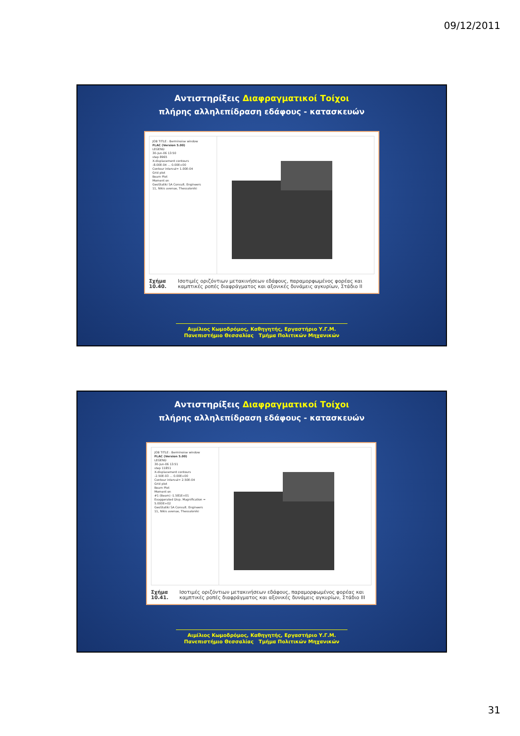09/12/2011
Αντιστηρίξεις Διαφραγματικοί Τοίχοι
πλήρης αλληλεπίδραση εδάφους - κατασκευών
JOB TITLE : Berminoise window
FLAC (Version 5.00)
LEGEND
30-Jun-06 13:50
step 8965
X-displacement contours
-8.00E-04 … 0.00E+00
Contour interval= 1.00E-04
Grid plot
Beam Plot
Moment on
GeoStatiki SA Consult. Engineers
11, Nikis avenue, Thessaloniki
Σχήμα 10.40. Ισοτιμές οριζόντιων μετακινήσεων εδάφους, παραμορφωμένος φορέας και καμπτικές ροπές διαφράγματος και αξονικές δυνάμεις αγκυρίων, Στάδιο II
Αιμίλιος Κωμοδρόμος, Καθηγητής, Εργαστήριο Υ.Γ.Μ.
Πανεπιστήμιο Θεσσαλίας Τμήμα Πολιτικών Μηχανικών
Αντιστηρίξεις Διαφραγματικοί Τοίχοι
πλήρης αλληλεπίδραση εδάφους - κατασκευών
JOB TITLE : Berminoise window
FLAC (Version 5.00)
LEGEND
30-Jun-06 13:51
step 11851
X-displacement contours
-2.50E-03 … 0.00E+00
Contour interval= 2.50E-04
Grid plot
Beam Plot
Moment on
#1 (Beam) -1.581E+01
Exaggerated Disp. Magnification = 5.000E+02
GeoStatiki SA Consult. Engineers
11, Nikis avenue, Thessaloniki
Σχήμα 10.41. Ισοτιμές οριζόντιων μετακινήσεων εδάφους, παραμορφωμένος φορέας και καμπτικές ροπές διαφράγματος και αξονικές δυνάμεις αγκυρίων, Στάδιο III
Αιμίλιος Κωμοδρόμος, Καθηγητής, Εργαστήριο Υ.Γ.Μ.
Πανεπιστήμιο Θεσσαλίας Τμήμα Πολιτικών Μηχανικών
31